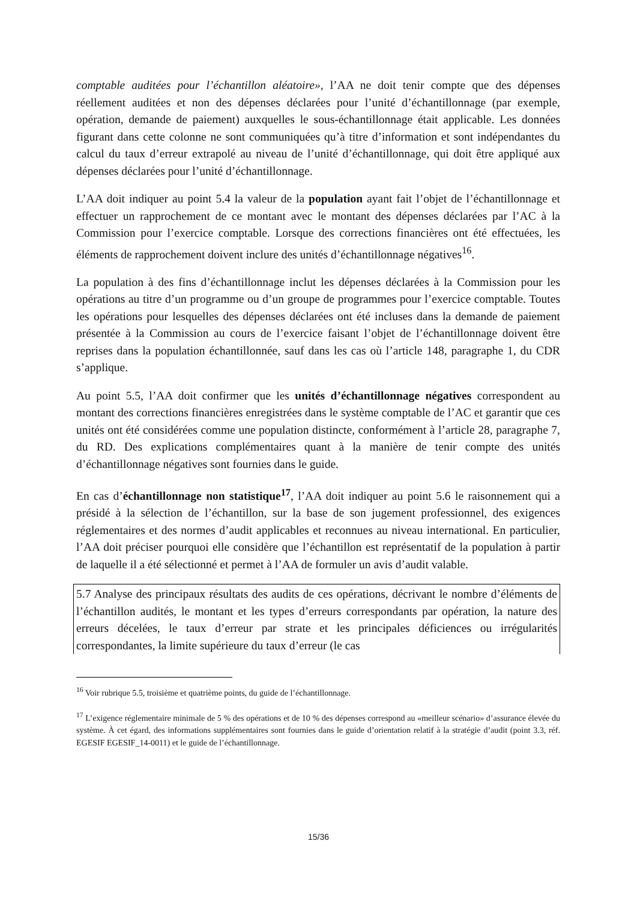comptable auditées pour l’échantillon aléatoire», l’AA ne doit tenir compte que des dépenses réellement auditées et non des dépenses déclarées pour l’unité d’échantillonnage (par exemple, opération, demande de paiement) auxquelles le sous-échantillonnage était applicable. Les données figurant dans cette colonne ne sont communiquées qu’à titre d’information et sont indépendantes du calcul du taux d’erreur extrapolé au niveau de l’unité d’échantillonnage, qui doit être appliqué aux dépenses déclarées pour l’unité d’échantillonnage.
L’AA doit indiquer au point 5.4 la valeur de la population ayant fait l’objet de l’échantillonnage et effectuer un rapprochement de ce montant avec le montant des dépenses déclarées par l’AC à la Commission pour l’exercice comptable. Lorsque des corrections financières ont été effectuées, les éléments de rapprochement doivent inclure des unités d’échantillonnage négatives<sup>16</sup>.
La population à des fins d’échantillonnage inclut les dépenses déclarées à la Commission pour les opérations au titre d’un programme ou d’un groupe de programmes pour l’exercice comptable. Toutes les opérations pour lesquelles des dépenses déclarées ont été incluses dans la demande de paiement présentée à la Commission au cours de l’exercice faisant l’objet de l’échantillonnage doivent être reprises dans la population échantillonnée, sauf dans les cas où l’article 148, paragraphe 1, du CDR s’applique.
Au point 5.5, l’AA doit confirmer que les unités d’échantillonnage négatives correspondent au montant des corrections financières enregistrées dans le système comptable de l’AC et garantir que ces unités ont été considérées comme une population distincte, conformément à l’article 28, paragraphe 7, du RD. Des explications complémentaires quant à la manière de tenir compte des unités d’échantillonnage négatives sont fournies dans le guide.
En cas d’échantillonnage non statistique<sup>17</sup>, l’AA doit indiquer au point 5.6 le raisonnement qui a présidé à la sélection de l’échantillon, sur la base de son jugement professionnel, des exigences réglementaires et des normes d’audit applicables et reconnues au niveau international. En particulier, l’AA doit préciser pourquoi elle considère que l’échantillon est représentatif de la population à partir de laquelle il a été sélectionné et permet à l’AA de formuler un avis d’audit valable.
5.7 Analyse des principaux résultats des audits de ces opérations, décrivant le nombre d’éléments de l’échantillon audités, le montant et les types d’erreurs correspondants par opération, la nature des erreurs décelées, le taux d’erreur par strate et les principales déficiences ou irrégularités correspondantes, la limite supérieure du taux d’erreur (le cas
<sup>16</sup> Voir rubrique 5.5, troisième et quatrième points, du guide de l’échantillonnage.
<sup>17</sup> L’exigence réglementaire minimale de 5 % des opérations et de 10 % des dépenses correspond au «meilleur scénario» d’assurance élevée du système. À cet égard, des informations supplémentaires sont fournies dans le guide d’orientation relatif à la stratégie d’audit (point 3.3, réf. EGESIF EGESIF_14-0011) et le guide de l’échantillonnage.
15/36